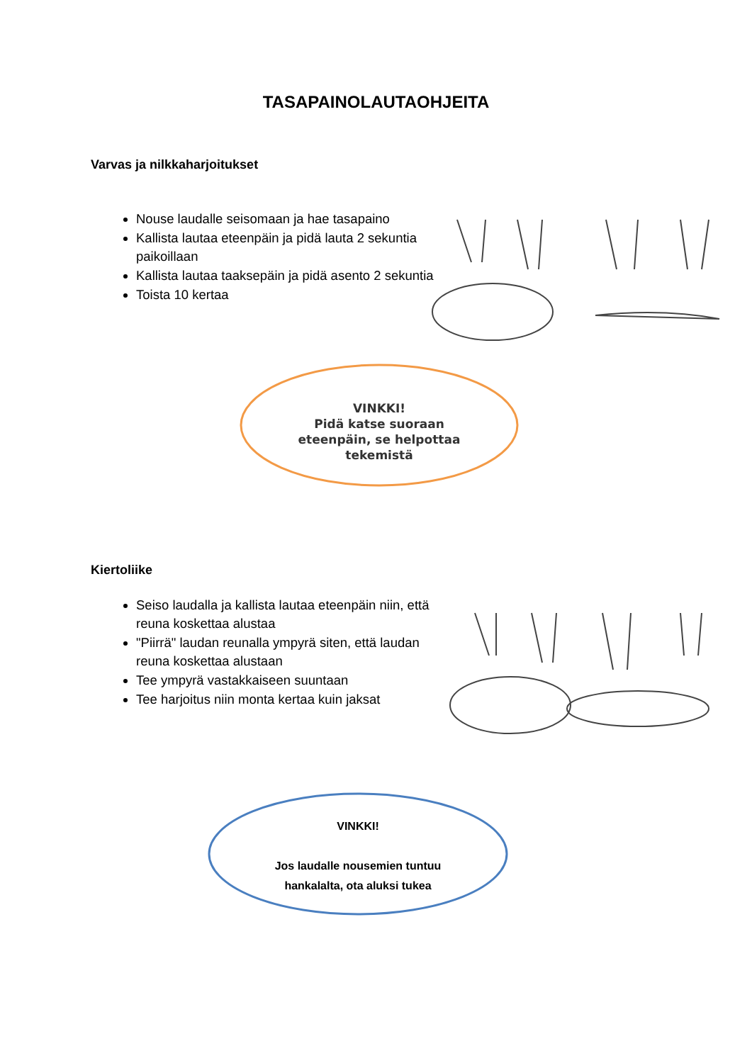TASAPAINOLAUTAOHJEITA
Varvas ja nilkkaharjoitukset
Nouse laudalle seisomaan ja hae tasapaino
Kallista lautaa eteenpäin ja pidä lauta 2 sekuntia paikoillaan
Kallista lautaa taaksepäin ja pidä asento 2 sekuntia
Toista 10 kertaa
VINKKI!
Pidä katse suoraan
eteenpäin, se helpottaa
tekemistä
Kiertoliike
Seiso laudalla ja kallista lautaa eteenpäin niin, että reuna koskettaa alustaa
"Piirrä" laudan reunalla ympyrä siten, että laudan reuna koskettaa alustaan
Tee ympyrä vastakkaiseen suuntaan
Tee harjoitus niin monta kertaa kuin jaksat
VINKKI!
Jos laudalle nousemien tuntuu
hankalalta, ota aluksi tukea